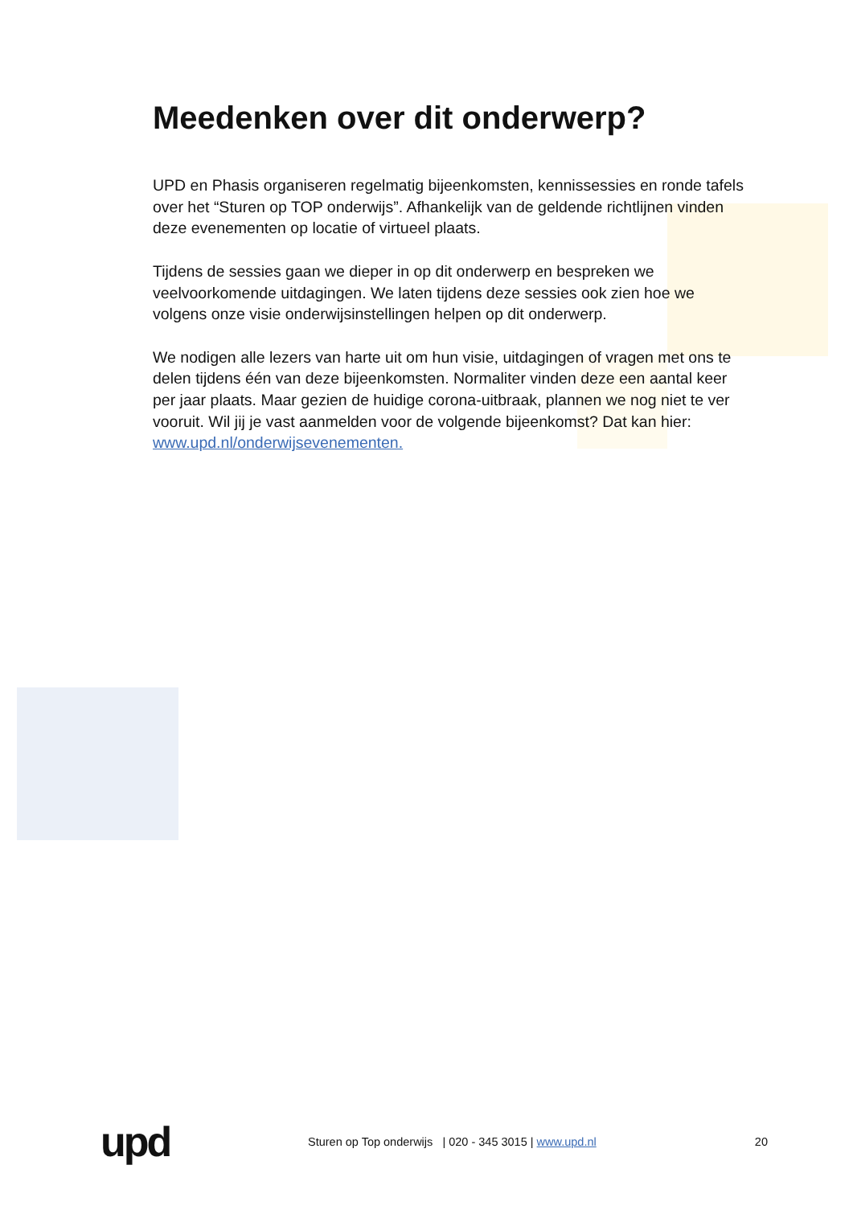Meedenken over dit onderwerp?
UPD en Phasis organiseren regelmatig bijeenkomsten, kennissessies en ronde tafels over het “Sturen op TOP onderwijs”. Afhankelijk van de geldende richtlijnen vinden deze evenementen op locatie of virtueel plaats.
Tijdens de sessies gaan we dieper in op dit onderwerp en bespreken we veelvoorkomende uitdagingen. We laten tijdens deze sessies ook zien hoe we volgens onze visie onderwijsinstellingen helpen op dit onderwerp.
We nodigen alle lezers van harte uit om hun visie, uitdagingen of vragen met ons te delen tijdens één van deze bijeenkomsten. Normaliter vinden deze een aantal keer per jaar plaats. Maar gezien de huidige corona-uitbraak, plannen we nog niet te ver vooruit. Wil jij je vast aanmelden voor de volgende bijeenkomst? Dat kan hier: www.upd.nl/onderwijsevenementen.
upd
Sturen op Top onderwijs | 020 - 345 3015 | www.upd.nl
20